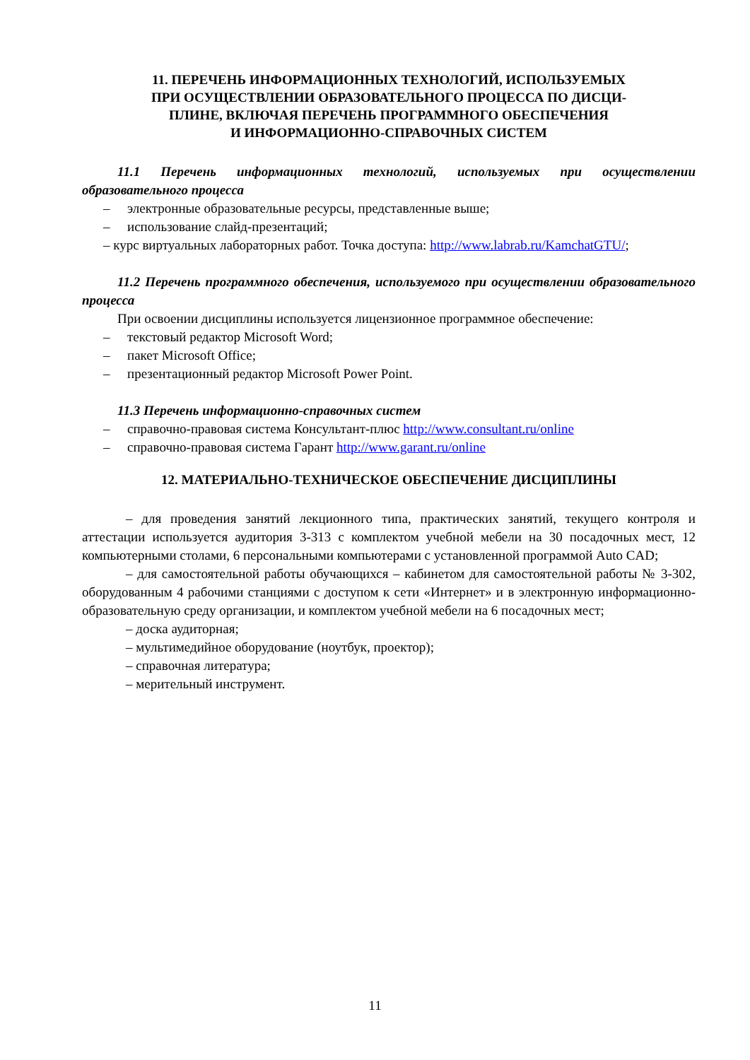11. ПЕРЕЧЕНЬ ИНФОРМАЦИОННЫХ ТЕХНОЛОГИЙ, ИСПОЛЬЗУЕМЫХ
ПРИ ОСУЩЕСТВЛЕНИИ ОБРАЗОВАТЕЛЬНОГО ПРОЦЕССА ПО ДИСЦИ-
ПЛИНЕ, ВКЛЮЧАЯ ПЕРЕЧЕНЬ ПРОГРАММНОГО ОБЕСПЕЧЕНИЯ
И ИНФОРМАЦИОННО-СПРАВОЧНЫХ СИСТЕМ
11.1 Перечень информационных технологий, используемых при осуществлении образовательного процесса
– электронные образовательные ресурсы, представленные выше;
– использование слайд-презентаций;
– курс виртуальных лабораторных работ. Точка доступа: http://www.labrab.ru/KamchatGTU/;
11.2 Перечень программного обеспечения, используемого при осуществлении образовательного процесса
При освоении дисциплины используется лицензионное программное обеспечение:
– текстовый редактор Microsoft Word;
– пакет Microsoft Office;
– презентационный редактор Microsoft Power Point.
11.3 Перечень информационно-справочных систем
– справочно-правовая система Консультант-плюс http://www.consultant.ru/online
– справочно-правовая система Гарант http://www.garant.ru/online
12. МАТЕРИАЛЬНО-ТЕХНИЧЕСКОЕ ОБЕСПЕЧЕНИЕ ДИСЦИПЛИНЫ
– для проведения занятий лекционного типа, практических занятий, текущего контроля и аттестации используется аудитория 3-313 с комплектом учебной мебели на 30 посадочных мест, 12 компьютерными столами, 6 персональными компьютерами с установленной программой Auto CAD;
– для самостоятельной работы обучающихся – кабинетом для самостоятельной работы № 3-302, оборудованным 4 рабочими станциями с доступом к сети «Интернет» и в электронную информационно-образовательную среду организации, и комплектом учебной мебели на 6 посадочных мест;
– доска аудиторная;
– мультимедийное оборудование (ноутбук, проектор);
– справочная литература;
– мерительный инструмент.
11